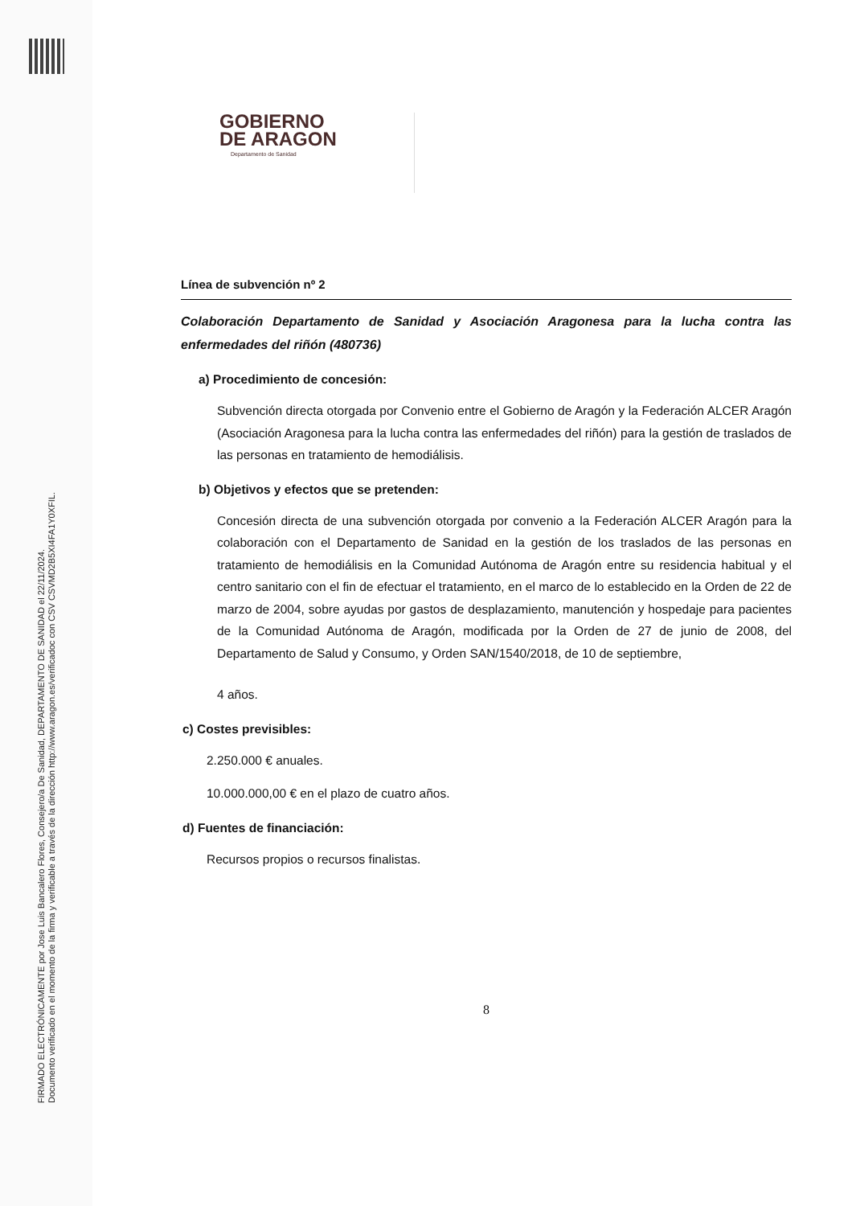FIRMADO ELECTRÓNICAMENTE por Jose Luis Bancalero Flores, Consejero/a De Sanidad, DEPARTAMENTO DE SANIDAD el 22/11/2024.
Documento verificado en el momento de la firma y verificable a través de la dirección http://www.aragon.es/verificadoc con CSV CSVMD2B5XI4FA1Y0XFIL.
GOBIERNO
DE ARAGON
Departamento de Sanidad
Línea de subvención nº 2
Colaboración Departamento de Sanidad y Asociación Aragonesa para la lucha contra las enfermedades del riñón (480736)
a) Procedimiento de concesión:
Subvención directa otorgada por Convenio entre el Gobierno de Aragón y la Federación ALCER Aragón (Asociación Aragonesa para la lucha contra las enfermedades del riñón) para la gestión de traslados de las personas en tratamiento de hemodiálisis.
b) Objetivos y efectos que se pretenden:
Concesión directa de una subvención otorgada por convenio a la Federación ALCER Aragón para la colaboración con el Departamento de Sanidad en la gestión de los traslados de las personas en tratamiento de hemodiálisis en la Comunidad Autónoma de Aragón entre su residencia habitual y el centro sanitario con el fin de efectuar el tratamiento, en el marco de lo establecido en la Orden de 22 de marzo de 2004, sobre ayudas por gastos de desplazamiento, manutención y hospedaje para pacientes de la Comunidad Autónoma de Aragón, modificada por la Orden de 27 de junio de 2008, del Departamento de Salud y Consumo, y Orden SAN/1540/2018, de 10 de septiembre,
4 años.
c) Costes previsibles:
2.250.000 € anuales.
10.000.000,00 € en el plazo de cuatro años.
d) Fuentes de financiación:
Recursos propios o recursos finalistas.
8